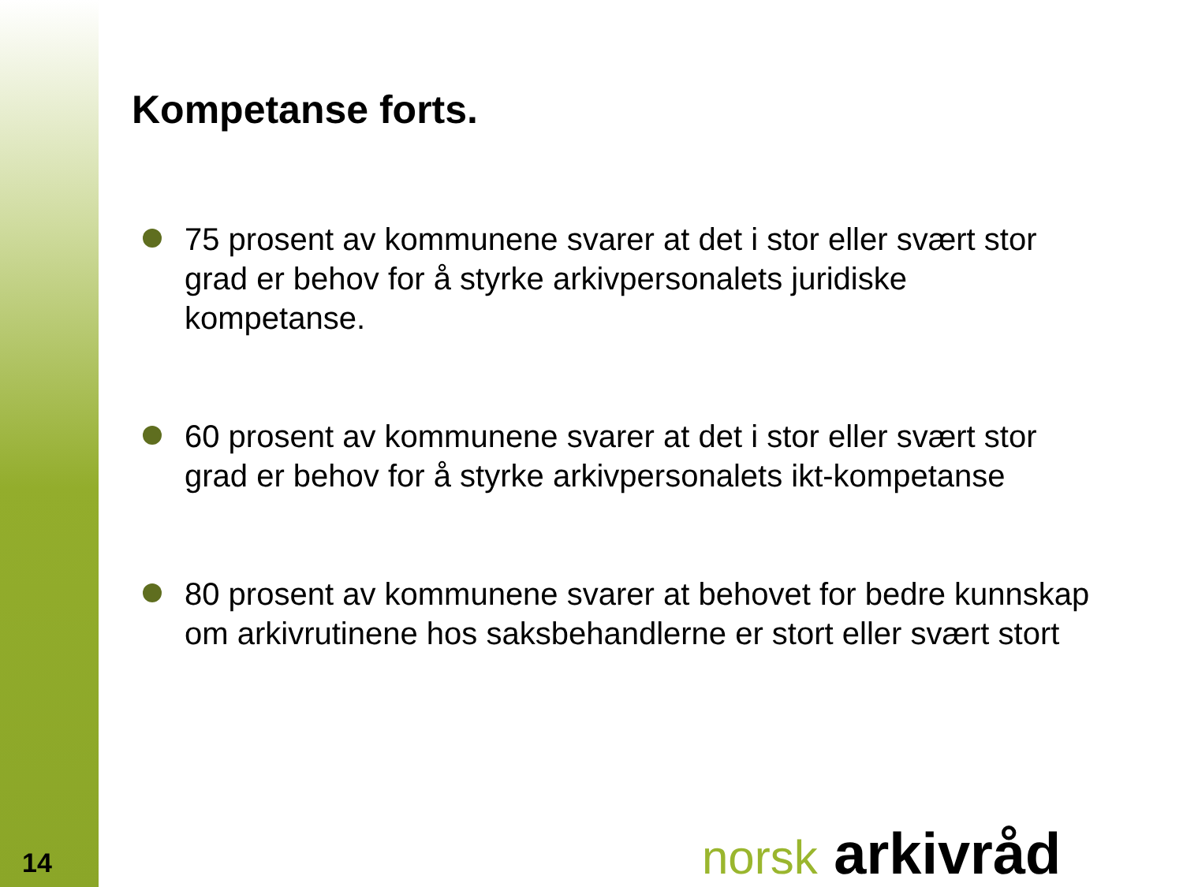Kompetanse forts.
75 prosent av kommunene svarer at det i stor eller svært stor grad er behov for å styrke arkivpersonalets juridiske kompetanse.
60 prosent av kommunene svarer at det i stor eller svært stor grad er behov for å styrke arkivpersonalets ikt-kompetanse
80 prosent av kommunene svarer at behovet for bedre kunnskap om arkivrutinene hos saksbehandlerne er stort eller svært stort
14 norsk arkivråd